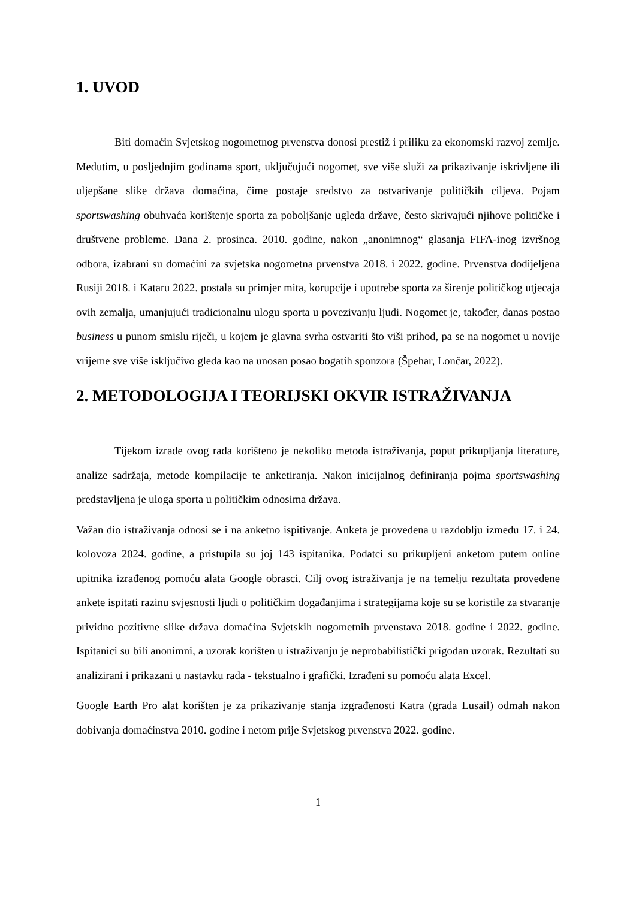1. UVOD
Biti domaćin Svjetskog nogometnog prvenstva donosi prestiž i priliku za ekonomski razvoj zemlje. Međutim, u posljednjim godinama sport, uključujući nogomet, sve više služi za prikazivanje iskrivljene ili uljepšane slike država domaćina, čime postaje sredstvo za ostvarivanje političkih ciljeva. Pojam sportswashing obuhvaća korištenje sporta za poboljšanje ugleda države, često skrivajući njihove političke i društvene probleme. Dana 2. prosinca. 2010. godine, nakon „anonimnog“ glasanja FIFA-inog izvršnog odbora, izabrani su domaćini za svjetska nogometna prvenstva 2018. i 2022. godine. Prvenstva dodijeljena Rusiji 2018. i Kataru 2022. postala su primjer mita, korupcije i upotrebe sporta za širenje političkog utjecaja ovih zemalja, umanjujući tradicionalnu ulogu sporta u povezivanju ljudi. Nogomet je, također, danas postao business u punom smislu riječi, u kojem je glavna svrha ostvariti što viši prihod, pa se na nogomet u novije vrijeme sve više isključivo gleda kao na unosan posao bogatih sponzora (Špehar, Lončar, 2022).
2. METODOLOGIJA I TEORIJSKI OKVIR ISTRAŽIVANJA
Tijekom izrade ovog rada korišteno je nekoliko metoda istraživanja, poput prikupljanja literature, analize sadržaja, metode kompilacije te anketiranja. Nakon inicijalnog definiranja pojma sportswashing predstavljena je uloga sporta u političkim odnosima država.
Važan dio istraživanja odnosi se i na anketno ispitivanje. Anketa je provedena u razdoblju između 17. i 24. kolovoza 2024. godine, a pristupila su joj 143 ispitanika. Podatci su prikupljeni anketom putem online upitnika izrađenog pomoću alata Google obrasci. Cilj ovog istraživanja je na temelju rezultata provedene ankete ispitati razinu svjesnosti ljudi o političkim događanjima i strategijama koje su se koristile za stvaranje prividno pozitivne slike država domaćina Svjetskih nogometnih prvenstava 2018. godine i 2022. godine. Ispitanici su bili anonimni, a uzorak korišten u istraživanju je neprobabilistički prigodan uzorak. Rezultati su analizirani i prikazani u nastavku rada - tekstualno i grafički. Izrađeni su pomoću alata Excel.
Google Earth Pro alat korišten je za prikazivanje stanja izgrađenosti Katra (grada Lusail) odmah nakon dobivanja domaćinstva 2010. godine i netom prije Svjetskog prvenstva 2022. godine.
1